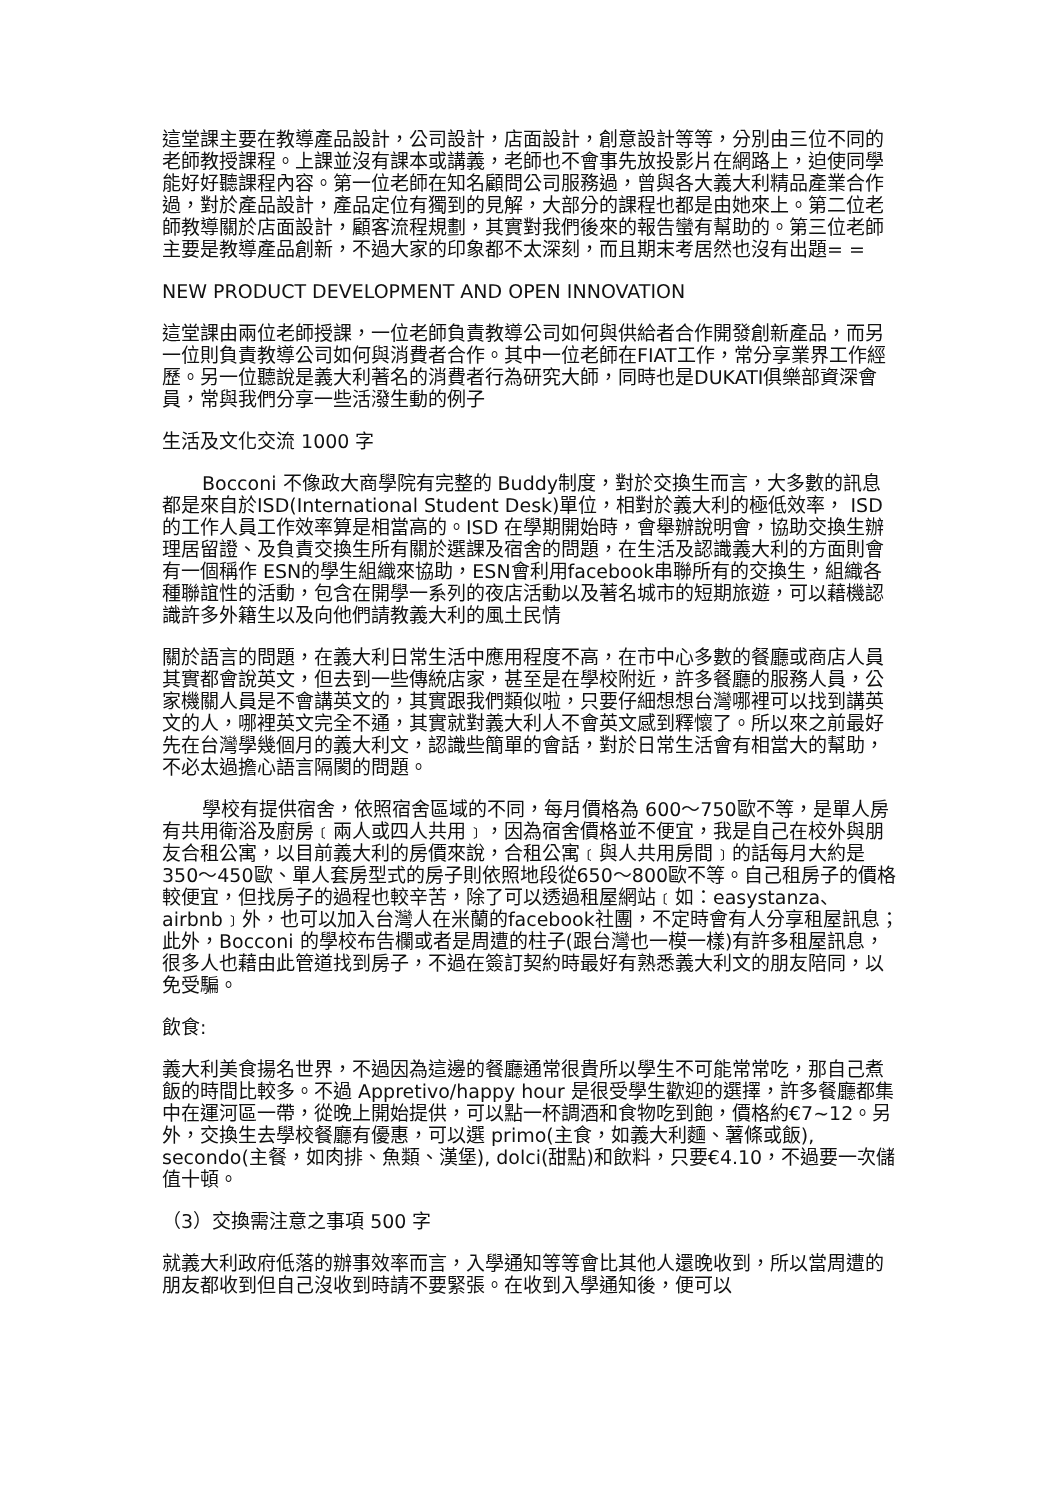這堂課主要在教導產品設計，公司設計，店面設計，創意設計等等，分別由三位不同的老師教授課程。上課並沒有課本或講義，老師也不會事先放投影片在網路上，迫使同學能好好聽課程內容。第一位老師在知名顧問公司服務過，曾與各大義大利精品產業合作過，對於產品設計，產品定位有獨到的見解，大部分的課程也都是由她來上。第二位老師教導關於店面設計，顧客流程規劃，其實對我們後來的報告蠻有幫助的。第三位老師主要是教導產品創新，不過大家的印象都不太深刻，而且期末考居然也沒有出題= =
NEW PRODUCT DEVELOPMENT AND OPEN INNOVATION
這堂課由兩位老師授課，一位老師負責教導公司如何與供給者合作開發創新產品，而另一位則負責教導公司如何與消費者合作。其中一位老師在FIAT工作，常分享業界工作經歷。另一位聽說是義大利著名的消費者行為研究大師，同時也是DUKATI俱樂部資深會員，常與我們分享一些活潑生動的例子
生活及文化交流 1000 字
Bocconi 不像政大商學院有完整的 Buddy制度，對於交換生而言，大多數的訊息都是來自於ISD(International Student Desk)單位，相對於義大利的極低效率， ISD 的工作人員工作效率算是相當高的。ISD 在學期開始時，會舉辦說明會，協助交換生辦理居留證、及負責交換生所有關於選課及宿舍的問題，在生活及認識義大利的方面則會有一個稱作 ESN的學生組織來協助，ESN會利用facebook串聯所有的交換生，組織各種聯誼性的活動，包含在開學一系列的夜店活動以及著名城市的短期旅遊，可以藉機認識許多外籍生以及向他們請教義大利的風土民情
關於語言的問題，在義大利日常生活中應用程度不高，在市中心多數的餐廳或商店人員其實都會說英文，但去到一些傳統店家，甚至是在學校附近，許多餐廳的服務人員，公家機關人員是不會講英文的，其實跟我們類似啦，只要仔細想想台灣哪裡可以找到講英文的人，哪裡英文完全不通，其實就對義大利人不會英文感到釋懷了。所以來之前最好先在台灣學幾個月的義大利文，認識些簡單的會話，對於日常生活會有相當大的幫助，不必太過擔心語言隔閡的問題。
學校有提供宿舍，依照宿舍區域的不同，每月價格為 600～750歐不等，是單人房有共用衛浴及廚房﹝兩人或四人共用﹞，因為宿舍價格並不便宜，我是自己在校外與朋友合租公寓，以目前義大利的房價來說，合租公寓﹝與人共用房間﹞的話每月大約是 350～450歐、單人套房型式的房子則依照地段從650～800歐不等。自己租房子的價格較便宜，但找房子的過程也較辛苦，除了可以透過租屋網站﹝如：easystanza、airbnb﹞外，也可以加入台灣人在米蘭的facebook社團，不定時會有人分享租屋訊息；此外，Bocconi 的學校布告欄或者是周遭的柱子(跟台灣也一模一樣)有許多租屋訊息，很多人也藉由此管道找到房子，不過在簽訂契約時最好有熟悉義大利文的朋友陪同，以免受騙。
飲食:
義大利美食揚名世界，不過因為這邊的餐廳通常很貴所以學生不可能常常吃，那自己煮飯的時間比較多。不過 Appretivo/happy hour 是很受學生歡迎的選擇，許多餐廳都集中在運河區一帶，從晚上開始提供，可以點一杯調酒和食物吃到飽，價格約€7~12。另外，交換生去學校餐廳有優惠，可以選 primo(主食，如義大利麵、薯條或飯), secondo(主餐，如肉排、魚類、漢堡), dolci(甜點)和飲料，只要€4.10，不過要一次儲值十頓。
（3）交換需注意之事項 500 字
就義大利政府低落的辦事效率而言，入學通知等等會比其他人還晚收到，所以當周遭的朋友都收到但自己沒收到時請不要緊張。在收到入學通知後，便可以